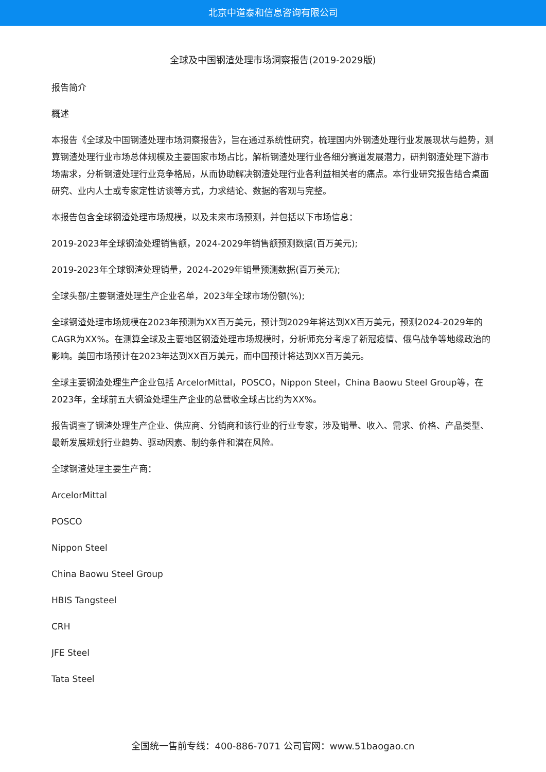北京中道泰和信息咨询有限公司
全球及中国钢渣处理市场洞察报告(2019-2029版)
报告简介
概述
本报告《全球及中国钢渣处理市场洞察报告》，旨在通过系统性研究，梳理国内外钢渣处理行业发展现状与趋势，测算钢渣处理行业市场总体规模及主要国家市场占比，解析钢渣处理行业各细分赛道发展潜力，研判钢渣处理下游市场需求，分析钢渣处理行业竞争格局，从而协助解决钢渣处理行业各利益相关者的痛点。本行业研究报告结合桌面研究、业内人士或专家定性访谈等方式，力求结论、数据的客观与完整。
本报告包含全球钢渣处理市场规模，以及未来市场预测，并包括以下市场信息：
2019-2023年全球钢渣处理销售额，2024-2029年销售额预测数据(百万美元);
2019-2023年全球钢渣处理销量，2024-2029年销量预测数据(百万美元);
全球头部/主要钢渣处理生产企业名单，2023年全球市场份额(%);
全球钢渣处理市场规模在2023年预测为XX百万美元，预计到2029年将达到XX百万美元，预测2024-2029年的CAGR为XX%。在测算全球及主要地区钢渣处理市场规模时，分析师充分考虑了新冠疫情、俄乌战争等地缘政治的影响。美国市场预计在2023年达到XX百万美元，而中国预计将达到XX百万美元。
全球主要钢渣处理生产企业包括 ArcelorMittal，POSCO，Nippon Steel，China Baowu Steel Group等，在2023年，全球前五大钢渣处理生产企业的总营收全球占比约为XX%。
报告调查了钢渣处理生产企业、供应商、分销商和该行业的行业专家，涉及销量、收入、需求、价格、产品类型、最新发展规划行业趋势、驱动因素、制约条件和潜在风险。
全球钢渣处理主要生产商：
ArcelorMittal
POSCO
Nippon Steel
China Baowu Steel Group
HBIS Tangsteel
CRH
JFE Steel
Tata Steel
全国统一售前专线：400-886-7071 公司官网：www.51baogao.cn